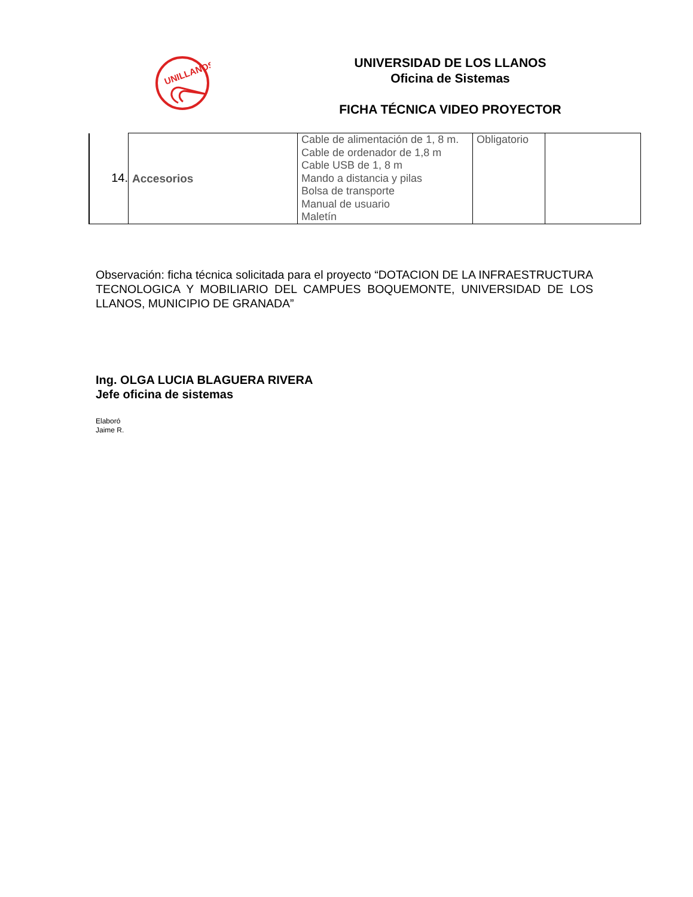UNILLANOS
UNIVERSIDAD DE LOS LLANOS
Oficina de Sistemas
FICHA TÉCNICA VIDEO PROYECTOR
| 14. | Accesorios | Cable de alimentación de 1, 8 m. Cable de ordenador de 1,8 m Cable USB de 1, 8 m Mando a distancia y pilas Bolsa de transporte Manual de usuario Maletín | Obligatorio | |
Observación: ficha técnica solicitada para el proyecto “DOTACION DE LA INFRAESTRUCTURA TECNOLOGICA Y MOBILIARIO DEL CAMPUES BOQUEMONTE, UNIVERSIDAD DE LOS LLANOS, MUNICIPIO DE GRANADA”
Ing. OLGA LUCIA BLAGUERA RIVERA
Jefe oficina de sistemas
Elaboró
Jaime R.